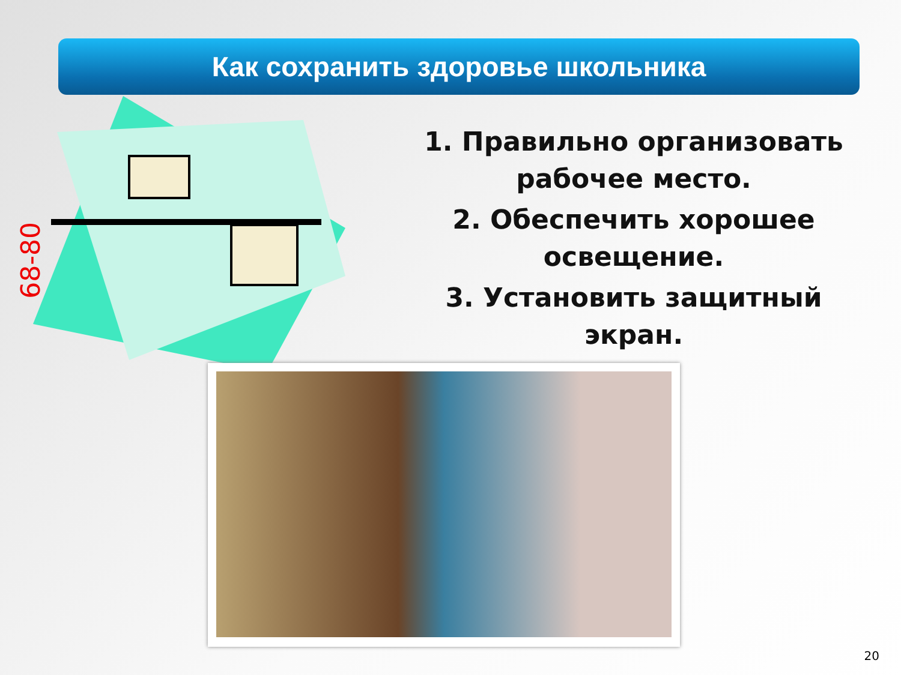Как сохранить здоровье школьника
68-80
1. Правильно организовать рабочее место.
2. Обеспечить хорошее освещение.
3. Установить защитный экран.
20